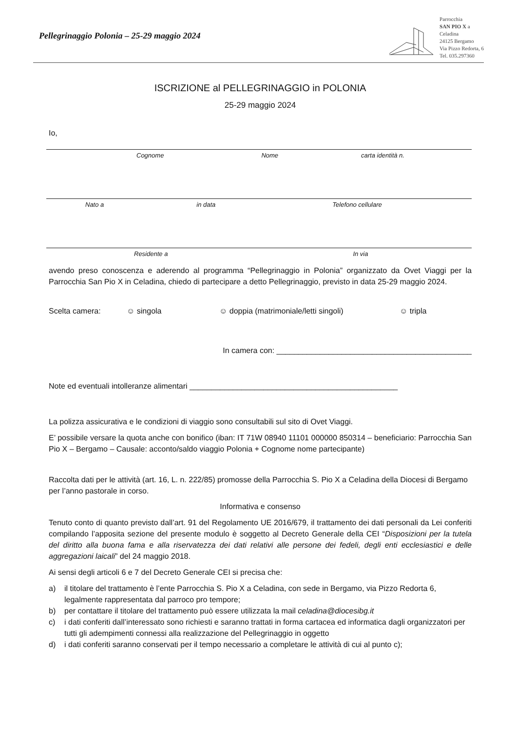Pellegrinaggio Polonia – 25-29 maggio 2024
Parrocchia
SAN PIO X a
Celadina
24125 Bergamo
Via Pizzo Redorta, 6
Tel. 035.297360
ISCRIZIONE al PELLEGRINAGGIO in POLONIA
25-29 maggio 2024
Io,
Cognome Nome carta identità n.
Nato a in data Telefono cellulare
Residente a In via
avendo preso conoscenza e aderendo al programma “Pellegrinaggio in Polonia” organizzato da Ovet Viaggi per la Parrocchia San Pio X in Celadina, chiedo di partecipare a detto Pellegrinaggio, previsto in data 25-29 maggio 2024.
Scelta camera: ☺ singola ☺ doppia (matrimoniale/letti singoli) ☺ tripla
In camera con: _____________________________________________
Note ed eventuali intolleranze alimentari ________________________________________________
La polizza assicurativa e le condizioni di viaggio sono consultabili sul sito di Ovet Viaggi.
E’ possibile versare la quota anche con bonifico (iban: IT 71W 08940 11101 000000 850314 – beneficiario: Parrocchia San Pio X – Bergamo – Causale: acconto/saldo viaggio Polonia + Cognome nome partecipante)
Raccolta dati per le attività (art. 16, L. n. 222/85) promosse della Parrocchia S. Pio X a Celadina della Diocesi di Bergamo per l’anno pastorale in corso.
Informativa e consenso
Tenuto conto di quanto previsto dall’art. 91 del Regolamento UE 2016/679, il trattamento dei dati personali da Lei conferiti compilando l’apposita sezione del presente modulo è soggetto al Decreto Generale della CEI “Disposizioni per la tutela del diritto alla buona fama e alla riservatezza dei dati relativi alle persone dei fedeli, degli enti ecclesiastici e delle aggregazioni laicali” del 24 maggio 2018.
Ai sensi degli articoli 6 e 7 del Decreto Generale CEI si precisa che:
a) il titolare del trattamento è l’ente Parrocchia S. Pio X a Celadina, con sede in Bergamo, via Pizzo Redorta 6, legalmente rappresentata dal parroco pro tempore;
b) per contattare il titolare del trattamento può essere utilizzata la mail celadina@diocesibg.it
c) i dati conferiti dall’interessato sono richiesti e saranno trattati in forma cartacea ed informatica dagli organizzatori per tutti gli adempimenti connessi alla realizzazione del Pellegrinaggio in oggetto
d) i dati conferiti saranno conservati per il tempo necessario a completare le attività di cui al punto c);